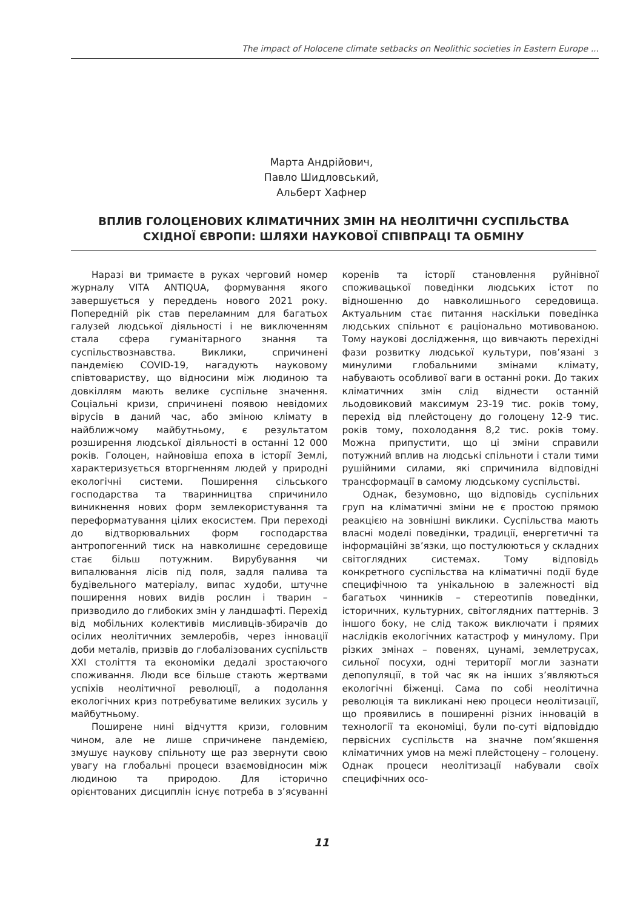The impact of Holocene climate setbacks on Neolithic societies in Eastern Europe ...
Марта Андрійович,
Павло Шидловський,
Альберт Хафнер
ВПЛИВ ГОЛОЦЕНОВИХ КЛІМАТИЧНИХ ЗМІН НА НЕОЛІТИЧНІ СУСПІЛЬСТВА СХІДНОЇ ЄВРОПИ: ШЛЯХИ НАУКОВОЇ СПІВПРАЦІ ТА ОБМІНУ
Наразі ви тримаєте в руках черговий номер журналу VITA ANTIQUA, формування якого завершується у переддень нового 2021 року. Попередній рік став переламним для багатьох галузей людської діяльності і не виключенням стала сфера гуманітарного знання та суспільствознавства. Виклики, спричинені пандемією COVID-19, нагадують науковому співтовариству, що відносини між людиною та довкіллям мають велике суспільне значення. Соціальні кризи, спричинені появою невідомих вірусів в даний час, або зміною клімату в найближчому майбутньому, є результатом розширення людської діяльності в останні 12 000 років. Голоцен, найновіша епоха в історії Землі, характеризується вторгненням людей у природні екологічні системи. Поширення сільського господарства та тваринництва спричинило виникнення нових форм землекористування та переформатування цілих екосистем. При переході до відтворювальних форм господарства антропогенний тиск на навколишнє середовище стає більш потужним. Вирубування чи випалювання лісів під поля, задля палива та будівельного матеріалу, випас худоби, штучне поширення нових видів рослин і тварин – призводило до глибоких змін у ландшафті. Перехід від мобільних колективів мисливців-збирачів до осілих неолітичних землеробів, через інновації доби металів, призвів до глобалізованих суспільств XXI століття та економіки дедалі зростаючого споживання. Люди все більше стають жертвами успіхів неолітичної революції, а подолання екологічних криз потребуватиме великих зусиль у майбутньому.
Поширене нині відчуття кризи, головним чином, але не лише спричинене пандемією, змушує наукову спільноту ще раз звернути свою увагу на глобальні процеси взаємовідносин між людиною та природою. Для історично орієнтованих дисциплін існує потреба в з’ясуванні коренів та історії становлення руйнівної споживацької поведінки людських істот по відношенню до навколишнього середовища. Актуальним стає питання наскільки поведінка людських спільнот є раціонально мотивованою. Тому наукові дослідження, що вивчають перехідні фази розвитку людської культури, пов’язані з минулими глобальними змінами клімату, набувають особливої ваги в останні роки. До таких кліматичних змін слід віднести останній льодовиковий максимум 23-19 тис. років тому, перехід від плейстоцену до голоцену 12-9 тис. років тому, похолодання 8,2 тис. років тому. Можна припустити, що ці зміни справили потужний вплив на людські спільноти і стали тими рушійними силами, які спричинила відповідні трансформації в самому людському суспільстві.
Однак, безумовно, що відповідь суспільних груп на кліматичні зміни не є простою прямою реакцією на зовнішні виклики. Суспільства мають власні моделі поведінки, традиції, енергетичні та інформаційні зв’язки, що постулюються у складних світоглядних системах. Тому відповідь конкретного суспільства на кліматичні події буде специфічною та унікальною в залежності від багатьох чинників – стереотипів поведінки, історичних, культурних, світоглядних паттернів. З іншого боку, не слід також виключати і прямих наслідків екологічних катастроф у минулому. При різких змінах – повенях, цунамі, землетрусах, сильної посухи, одні території могли зазнати депопуляції, в той час як на інших з’являються екологічні біженці. Сама по собі неолітична революція та викликані нею процеси неолітизації, що проявились в поширенні різних інновацій в технології та економіці, були по-суті відповіддю первісних суспільств на значне пом’якшення кліматичних умов на межі плейстоцену – голоцену. Однак процеси неолітизації набували своїх специфічних осо-
11